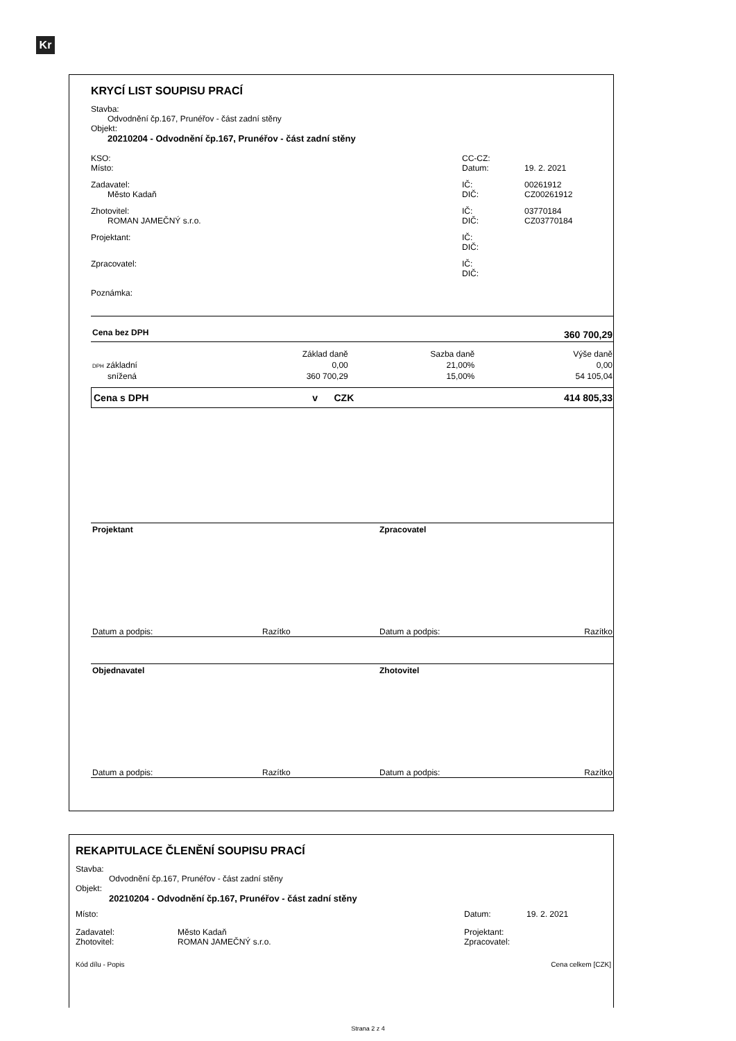Kr
KRYCÍ LIST SOUPISU PRACÍ
Stavba:
Odvodnění čp.167, Prunéřov - část zadní stěny
Objekt:
20210204 - Odvodnění čp.167, Prunéřov - část zadní stěny
KSO: CC-CZ:
Místo: Datum: 19. 2. 2021
Zadavatel: IČ: 00261912
Město Kadaň DIČ: CZ00261912
Zhotovitel: IČ: 03770184
ROMAN JAMEČNÝ s.r.o. DIČ: CZ03770184
Projektant: IČ:
DIČ:
Zpracovatel: IČ:
DIČ:
Poznámka:
| Cena bez DPH | | | 360 700,29 |
| | Základ daně | Sazba daně | Výše daně |
| DPH základní | 0,00 | 21,00% | 0,00 |
| snížená | 360 700,29 | 15,00% | 54 105,04 |
| Cena s DPH | v | CZK | 414 805,33 |
Projektant Zpracovatel
Datum a podpis: Razítko Datum a podpis: Razítko
Objednavatel Zhotovitel
Datum a podpis: Razítko Datum a podpis: Razítko
REKAPITULACE ČLENĚNÍ SOUPISU PRACÍ
Stavba:
Odvodnění čp.167, Prunéřov - část zadní stěny
Objekt:
20210204 - Odvodnění čp.167, Prunéřov - část zadní stěny
Místo: Datum: 19. 2. 2021
Zadavatel: Město Kadaň Projektant:
Zhotovitel: ROMAN JAMEČNÝ s.r.o. Zpracovatel:
Kód dílu - Popis Cena celkem [CZK]
Strana 2 z 4